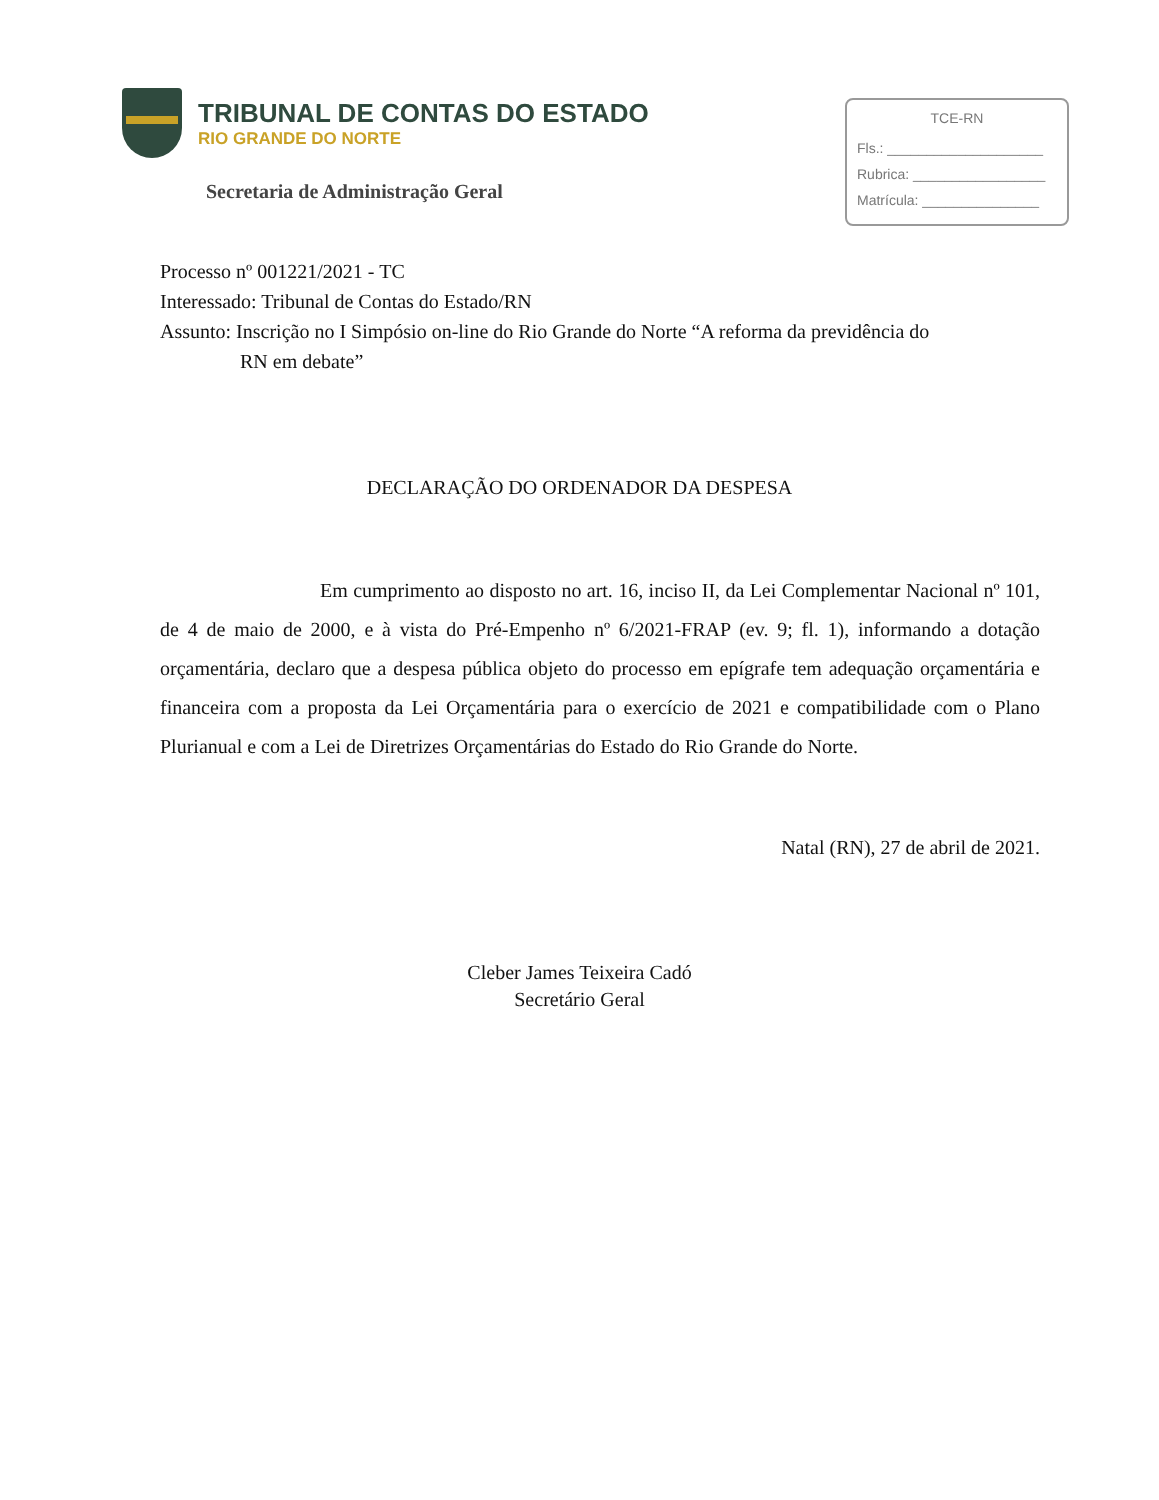TRIBUNAL DE CONTAS DO ESTADO
RIO GRANDE DO NORTE
Secretaria de Administração Geral
TCE-RN
Fls.: ____________________
Rubrica: _________________
Matrícula: _______________
Processo nº 001221/2021 - TC
Interessado: Tribunal de Contas do Estado/RN
Assunto: Inscrição no I Simpósio on-line do Rio Grande do Norte “A reforma da previdência do
RN em debate”
DECLARAÇÃO DO ORDENADOR DA DESPESA
Em cumprimento ao disposto no art. 16, inciso II, da Lei Complementar Nacional nº 101, de 4 de maio de 2000, e à vista do Pré-Empenho nº 6/2021-FRAP (ev. 9; fl. 1), informando a dotação orçamentária, declaro que a despesa pública objeto do processo em epígrafe tem adequação orçamentária e financeira com a proposta da Lei Orçamentária para o exercício de 2021 e compatibilidade com o Plano Plurianual e com a Lei de Diretrizes Orçamentárias do Estado do Rio Grande do Norte.
Natal (RN), 27 de abril de 2021.
Cleber James Teixeira Cadó
Secretário Geral